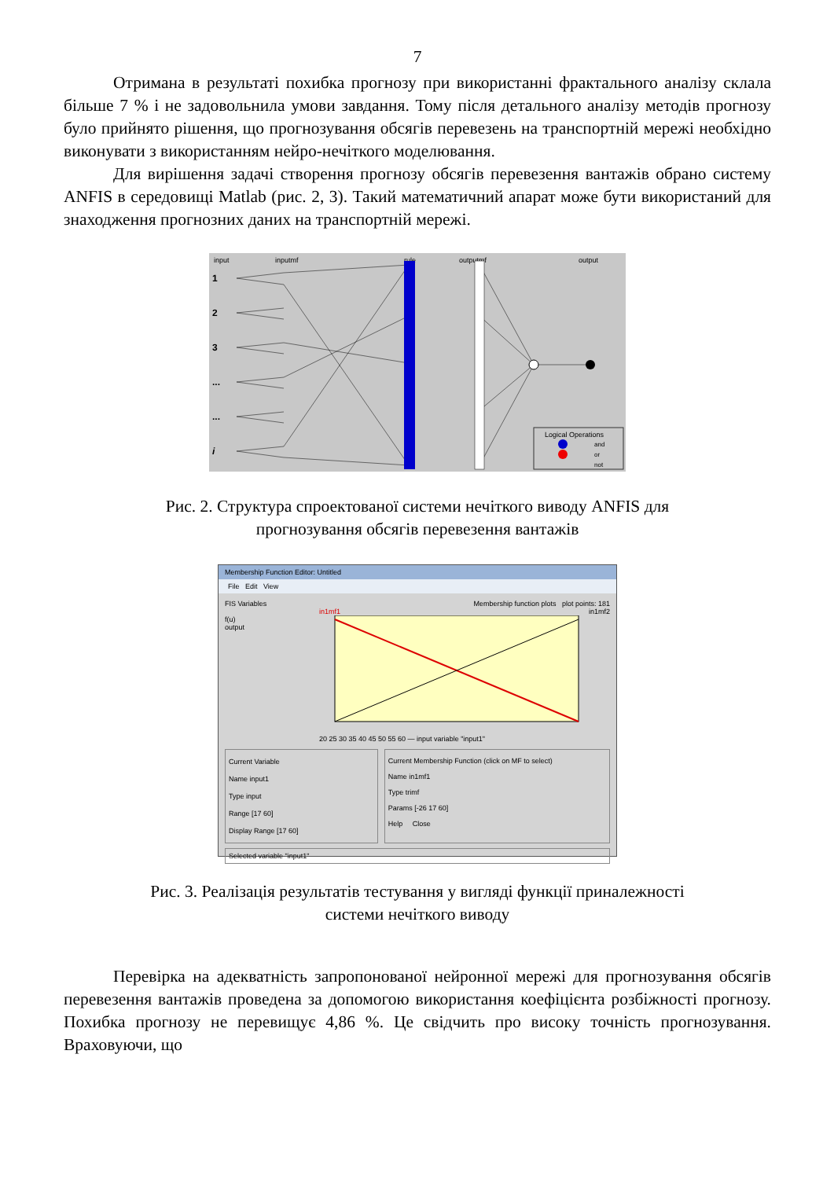7
Отримана в результаті похибка прогнозу при використанні фрактального аналізу склала більше 7 % і не задовольнила умови завдання. Тому після детального аналізу методів прогнозу було прийнято рішення, що прогнозування обсягів перевезень на транспортній мережі необхідно виконувати з використанням нейро-нечіткого моделювання.
Для вирішення задачі створення прогнозу обсягів перевезення вантажів обрано систему ANFIS в середовищі Matlab (рис. 2, 3). Такий математичний апарат може бути використаний для знаходження прогнозних даних на транспортній мережі.
input
inputmf
rule
outputmf
output
1
2
3
...
...
i
Logical Operations
and
or
not
Рис. 2. Структура спроектованої системи нечіткого виводу ANFIS для
прогнозування обсягів перевезення вантажів
Membership Function Editor: Untitled
File Edit View
FIS Variables
f(u)
output
Membership function plots plot points: 181
in1mf1 in1mf2
20 25 30 35 40 45 50 55 60 — input variable "input1"
Current Variable
Name input1
Type input
Range [17 60]
Display Range [17 60]
Current Membership Function (click on MF to select)
Name in1mf1
Type trimf
Params [-26 17 60]
Help Close
Selected variable "input1"
Рис. 3. Реалізація результатів тестування у вигляді функції приналежності
системи нечіткого виводу
Перевірка на адекватність запропонованої нейронної мережі для прогнозування обсягів перевезення вантажів проведена за допомогою використання коефіцієнта розбіжності прогнозу. Похибка прогнозу не перевищує 4,86 %. Це свідчить про високу точність прогнозування. Враховуючи, що